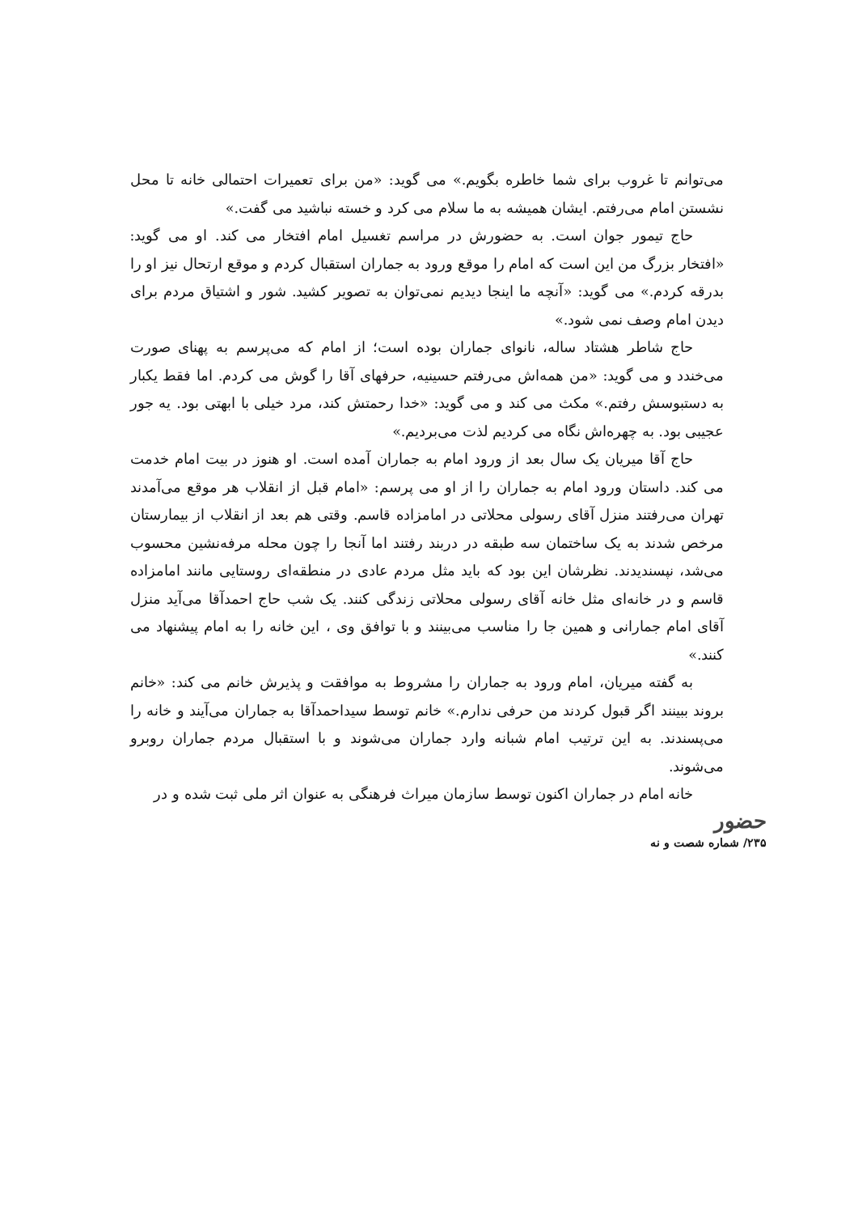می‌توانم تا غروب برای شما خاطره بگویم.» می گوید: «من برای تعمیرات احتمالی خانه تا محل نشستن امام می‌رفتم. ایشان همیشه به ما سلام می کرد و خسته نباشید می گفت.»
حاج تیمور جوان است. به حضورش در مراسم تغسیل امام افتخار می کند. او می گوید: «افتخار بزرگ من این است که امام را موقع ورود به جماران استقبال کردم و موقع ارتحال نیز او را بدرقه کردم.» می گوید: «آنچه ما اینجا دیدیم نمی‌توان به تصویر کشید. شور و اشتیاق مردم برای دیدن امام وصف نمی شود.»
حاج شاطر هشتاد ساله، نانوای جماران بوده است؛ از امام که می‌پرسم به پهنای صورت می‌خندد و می گوید: «من همه‌اش می‌رفتم حسینیه، حرفهای آقا را گوش می کردم. اما فقط یکبار به دستبوسش رفتم.» مکث می کند و می گوید: «خدا رحمتش کند، مرد خیلی با ابهتی بود. یه جور عجیبی بود. به چهره‌اش نگاه می کردیم لذت می‌بردیم.»
حاج آقا میریان یک سال بعد از ورود امام به جماران آمده است. او هنوز در بیت امام خدمت می کند. داستان ورود امام به جماران را از او می پرسم: «امام قبل از انقلاب هر موقع می‌آمدند تهران می‌رفتند منزل آقای رسولی محلاتی در امامزاده قاسم. وقتی هم بعد از انقلاب از بیمارستان مرخص شدند به یک ساختمان سه طبقه در دربند رفتند اما آنجا را چون محله مرفه‌نشین محسوب می‌شد، نپسندیدند. نظرشان این بود که باید مثل مردم عادی در منطقه‌ای روستایی مانند امامزاده قاسم و در خانه‌ای مثل خانه آقای رسولی محلاتی زندگی کنند. یک شب حاج احمدآقا می‌آید منزل آقای امام جمارانی و همین جا را مناسب می‌بینند و با توافق وی ، این خانه را به امام پیشنهاد می کنند.»
به گفته میریان، امام ورود به جماران را مشروط به موافقت و پذیرش خانم می کند: «خانم بروند ببینند اگر قبول کردند من حرفی ندارم.» خانم توسط سیداحمدآقا به جماران می‌آیند و خانه را می‌پسندند. به این ترتیب امام شبانه وارد جماران می‌شوند و با استقبال مردم جماران روبرو می‌شوند.
خانه امام در جماران اکنون توسط سازمان میراث فرهنگی به عنوان اثر ملی ثبت شده و در
حضور
۲۳۵/ شماره شصت و نه